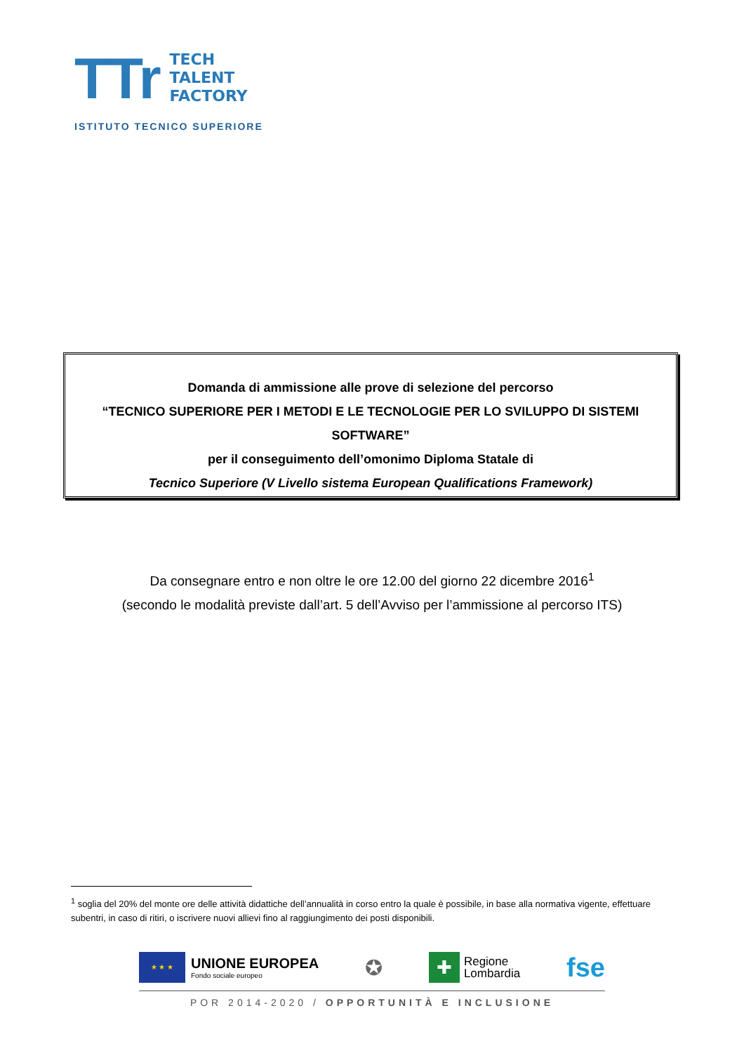TTr
TECH
TALENT
FACTORY
ISTITUTO TECNICO SUPERIORE
Domanda di ammissione alle prove di selezione del percorso
“TECNICO SUPERIORE PER I METODI E LE TECNOLOGIE PER LO SVILUPPO DI SISTEMI SOFTWARE”
per il conseguimento dell’omonimo Diploma Statale di
Tecnico Superiore (V Livello sistema European Qualifications Framework)
Da consegnare entro e non oltre le ore 12.00 del giorno 22 dicembre 2016<sup>1</sup>
(secondo le modalità previste dall’art. 5 dell’Avviso per l’ammissione al percorso ITS)
<sup>1</sup> soglia del 20% del monte ore delle attività didattiche dell’annualità in corso entro la quale è possibile, in base alla normativa vigente, effettuare subentri, in caso di ritiri, o iscrivere nuovi allievi fino al raggiungimento dei posti disponibili.
★ ★ ★
UNIONE EUROPEA
Fondo sociale europeo
✪
✚
Regione
Lombardia
fse
POR 2014-2020 / OPPORTUNITÀ E INCLUSIONE